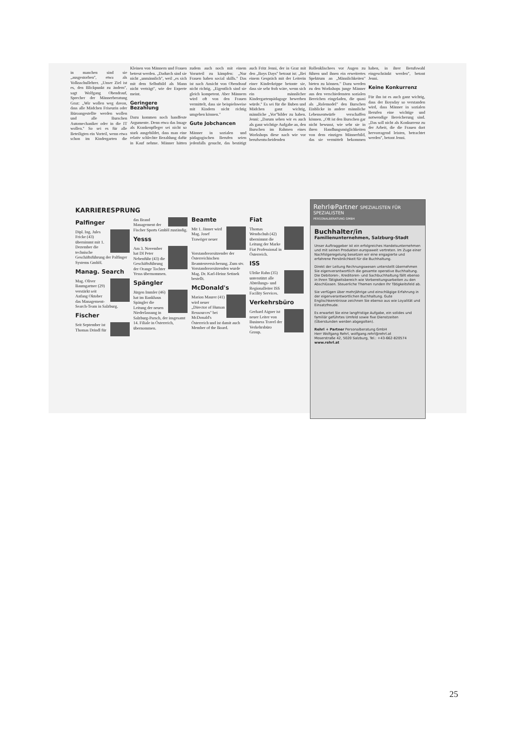in manchen sind sie „ausgestorben", etwa als Volksschullehrer. „Unser Ziel ist es, den Blickpunkt zu ändern", sagt Wolfgang Obendrauf, Sprecher der Männerberatung Graz: „Wir wollen weg davon, dass alle Mädchen Friseurin oder Büroangestellte werden wollen und alle Burschen Automechaniker oder in die IT wollen." So sei es für alle Beteiligten ein Vorteil, wenn etwa schon im Kindergarten die Kleinen von Männern und Frauen betreut werden. „Dadurch sind sie nicht „unmännlich", weil „es sich mit dem Selbstbild als Mann nicht verträgt", wie der Experte meint.
Geringere Bezahlung
Dazu kommen noch handfeste Argumente. Denn etwa das Image als Krankenpfleger sei nicht so stark ausgebildet, dass man eine relativ schlechte Bezahlung dafür in Kauf nehme. Männer hätten zudem auch noch mit einem Vorurteil zu kämpfen: „Nur Frauen haben social skills." Das ist nach Ansicht von Obendrauf nicht richtig. „Eigentlich sind sie gleich kompetent. Aber Männern wird oft von den Frauen vermittelt, dass sie beispielsweise mit Kindern nicht richtig umgehen können."
Gute Jobchancen
Männer in sozialen und pädagogischen Berufen seien jedenfalls gesucht, das bestätigt auch Fritz Jenni, der in Graz mit den „Boys Days" betraut ist: „Bei einem Gespräch mit der Leiterin einer Kinderkrippe betonte sie, dass sie sehr froh wäre, wenn sich ein männlicher Kindergartenpädagoge bewerben würde." Es sei für die Buben und Mädchen ganz wichtig, männliche „Vor"bilder zu haben. Jenni: „Darum sehen wir es auch als ganz wichtige Aufgabe an, den Burschen im Rahmen eines Workshops diese nach wie vor berufsentscheidenden Rollenklischees vor Augen zu führen und ihnen ein erweitertes Spektrum an „Männlichkeiten" bieten zu können." Dazu werden zu den Workshops junge Männer aus den verschiedensten sozialen Bereichen eingeladen, die quasi als „Rolemodel" den Burschen Einblicke in andere männliche Lebensentwürfe verschaffen können. „Oft ist den Burschen gar nicht bewusst, wie sehr sie in ihren Handlungsmöglichkeiten von dem einzigen Männerbild, das sie vermittelt bekommen haben, in ihrer Berufswahl eingeschränkt werden", betont Jenni.
Keine Konkurrenz
Für ihn ist es auch ganz wichtig, dass der Boysday so verstanden wird, dass Männer in sozialen Berufen eine wichtige und notwendige Bereicherung sind. „Das soll nicht als Konkurrenz zu der Arbeit, die die Frauen dort hervorragend leisten, betrachtet werden", betont Jenni.
KARRIERESPRUNG
Palfinger
Dipl. Ing. Jules Fricke (43) übernimmt mit 1. Dezember die technische Geschäftsführung der Palfinger Systems GmbH.
Manag. Search
Mag. Oliver Baumgartner (29) verstärkt seit Anfang Oktober das Management-Search-Team in Salzburg.
Fischer
Seit September ist Thomas Drindl für das Brand Management der Fischer Sports GmbH zuständig.
Yesss
Am 3. November hat DI Peter Nebenführ (43) die Geschäftsführung der Orange Tochter Yesss übernommen.
Spängler
Jürgen Immler (46) hat im Bankhaus Spängler die Leitung der neuen Niederlassung in Salzburg-Parsch, der insgesamt 14. Filiale in Österreich, übernommen.
Beamte
Mit 1. Jänner wird Mag. Josef Trawöger neuer Vorstandsvorsitzender der Österreichischen Beamtenversicherung. Zum stv. Vorstandsvorsitzenden wurde Mag. Dr. Karl-Heinz Setinek bestellt.
McDonald's
Marion Maurer (41) wird neuer „Director of Human Ressources" bei McDonald's Österreich und ist damit auch Member of the Board.
Fiat
Thomas Wendschuh (42) übernimmt die Leitung der Marke Fiat Professional in Österreich.
ISS
Ulrike Rahn (35) unterstützt alle Abteilungs- und Regionalleiter ISS Facility Services.
Verkehrsbüro
Gerhard Aigner ist neuer Leiter von Business Travel der Verkehrsbüro Group.
Rehrl⊕Partner SPEZIALISTEN FÜR SPEZIALISTEN
PERSONALBERATUNG GMBH
Buchhalter/in
Familienunternehmen, Salzburg-Stadt
Unser Auftraggeber ist ein erfolgreiches Handelsunternehmen und mit seinen Produkten europaweit vertreten. Im Zuge einer Nachfolgeregelung besetzen wir eine engagierte und erfahrene Persönlichkeit für die Buchhaltung.
Direkt der Leitung Rechnungswesen unterstellt übernehmen Sie eigenverantwortlich die gesamte operative Buchhaltung. Die Debitoren-, Kreditoren- und Sachbuchhaltung fällt ebenso in Ihren Tätigkeitsbereich wie Vorbereitungsarbeiten zu den Abschlüssen. Steuerliche Themen runden Ihr Tätigkeitsfeld ab.
Sie verfügen über mehrjährige und einschlägige Erfahrung in der eigenverantwortlichen Buchhaltung. Gute Englischkenntnisse zeichnen Sie ebenso aus wie Loyalität und Einsatzfreude.
Es erwartet Sie eine langfristige Aufgabe, ein solides und familiär geführtes Umfeld sowie fixe Dienstzeiten (Überstunden werden abgegolten).
Rehrl + Partner Personalberatung GmbH
Herr Wolfgang Rehrl, wolfgang.rehrl@rehrl.at
Moserstraße 42, 5020 Salzburg, Tel.: +43-662-820574
www.rehrl.at
25